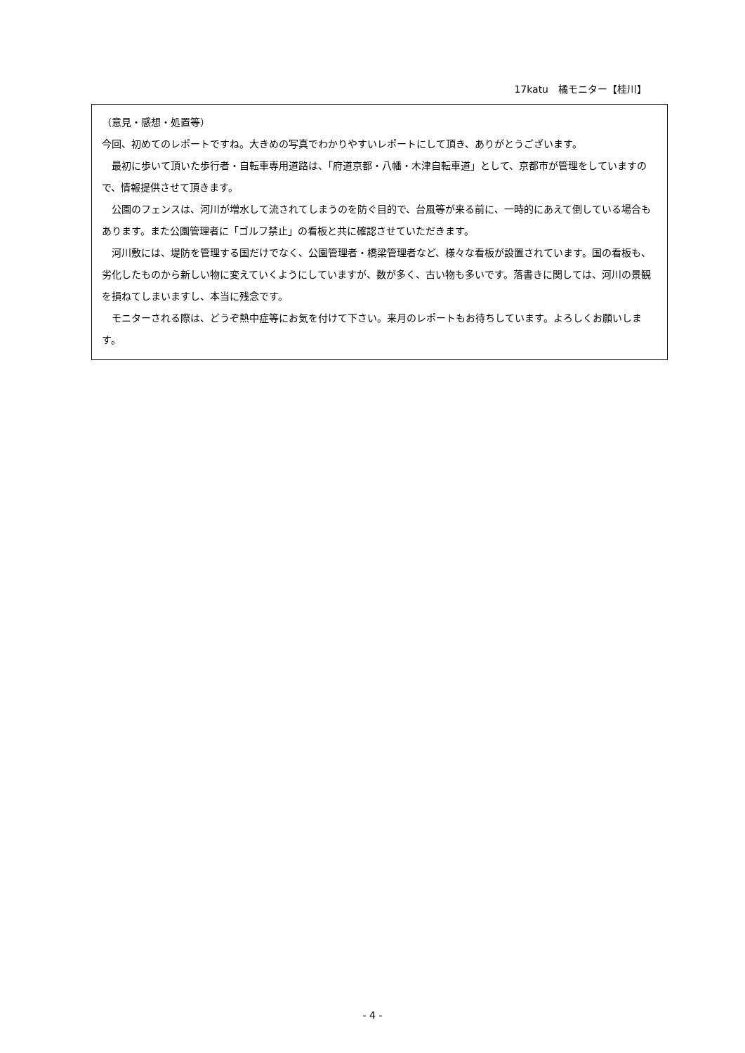17katu　橘モニター【桂川】
（意見・感想・処置等）
今回、初めてのレポートですね。大きめの写真でわかりやすいレポートにして頂き、ありがとうございます。
最初に歩いて頂いた歩行者・自転車専用道路は、「府道京都・八幡・木津自転車道」として、京都市が管理をしていますので、情報提供させて頂きます。
公園のフェンスは、河川が増水して流されてしまうのを防ぐ目的で、台風等が来る前に、一時的にあえて倒している場合もあります。また公園管理者に「ゴルフ禁止」の看板と共に確認させていただきます。
河川敷には、堤防を管理する国だけでなく、公園管理者・橋梁管理者など、様々な看板が設置されています。国の看板も、劣化したものから新しい物に変えていくようにしていますが、数が多く、古い物も多いです。落書きに関しては、河川の景観を損ねてしまいますし、本当に残念です。
モニターされる際は、どうぞ熱中症等にお気を付けて下さい。来月のレポートもお待ちしています。よろしくお願いします。
- 4 -